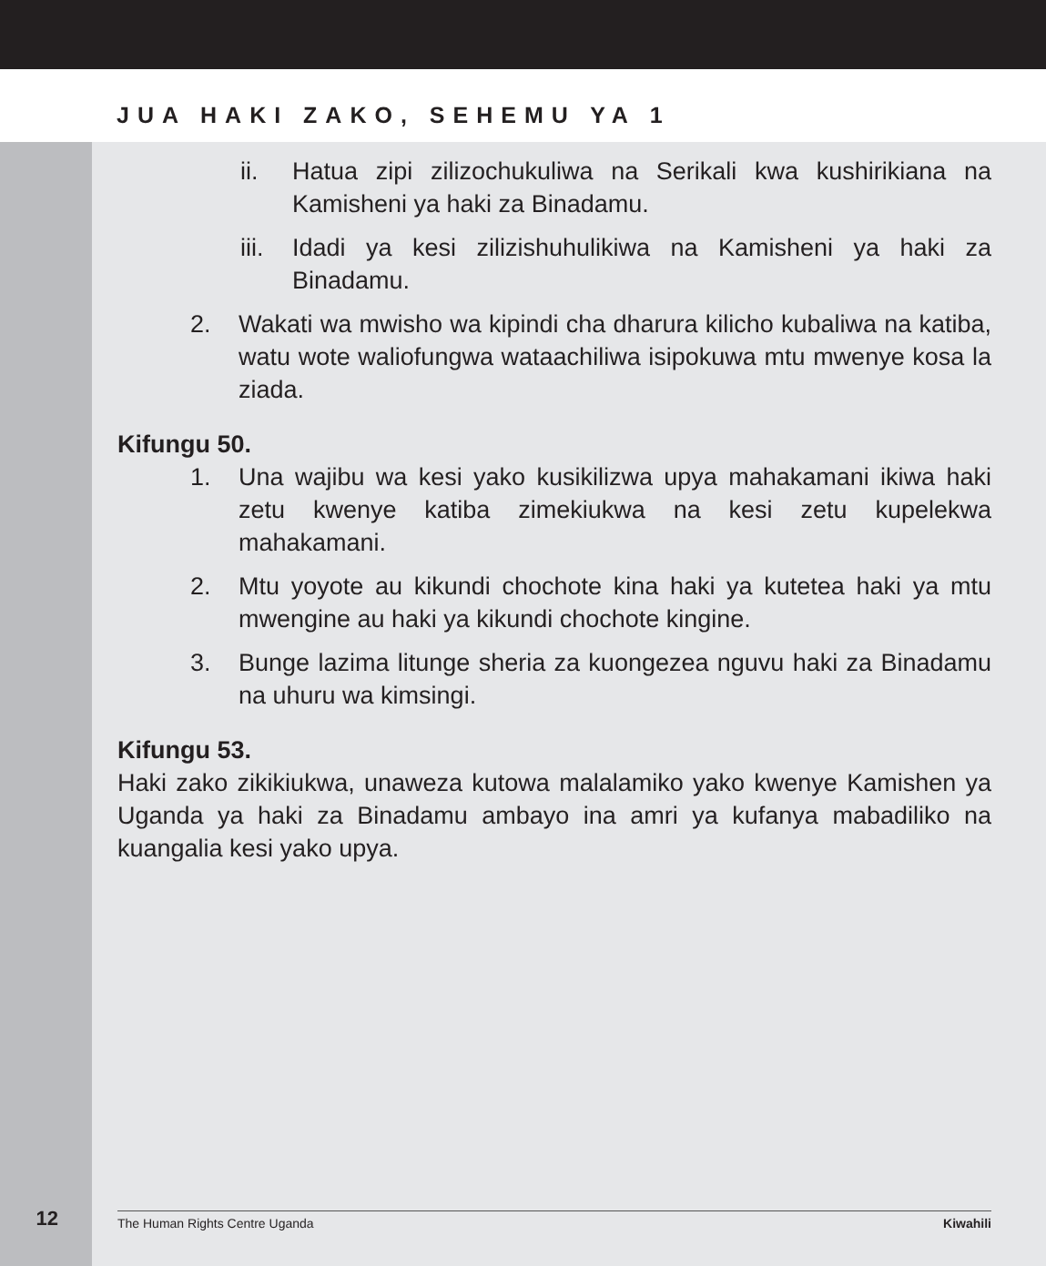JUA HAKI ZAKO, SEHEMU YA 1
ii. Hatua zipi zilizochukuliwa na Serikali kwa kushirikiana na Kamisheni ya haki za Binadamu.
iii. Idadi ya kesi zilizishuhulikiwa na Kamisheni ya haki za Binadamu.
2. Wakati wa mwisho wa kipindi cha dharura kilicho kubaliwa na katiba, watu wote waliofungwa wataachiliwa isipokuwa mtu mwenye kosa la ziada.
Kifungu 50.
1. Una wajibu wa kesi yako kusikilizwa upya mahakamani ikiwa haki zetu kwenye katiba zimekiukwa na kesi zetu kupelekwa mahakamani.
2. Mtu yoyote au kikundi chochote kina haki ya kutetea haki ya mtu mwengine au haki ya kikundi chochote kingine.
3. Bunge lazima litunge sheria za kuongezea nguvu haki za Binadamu na uhuru wa kimsingi.
Kifungu 53.
Haki zako zikikiukwa, unaweza kutowa malalamiko yako kwenye Kamishen ya Uganda ya haki za Binadamu ambayo ina amri ya kufanya mabadiliko na kuangalia kesi yako upya.
12 The Human Rights Centre Uganda Kiwahili